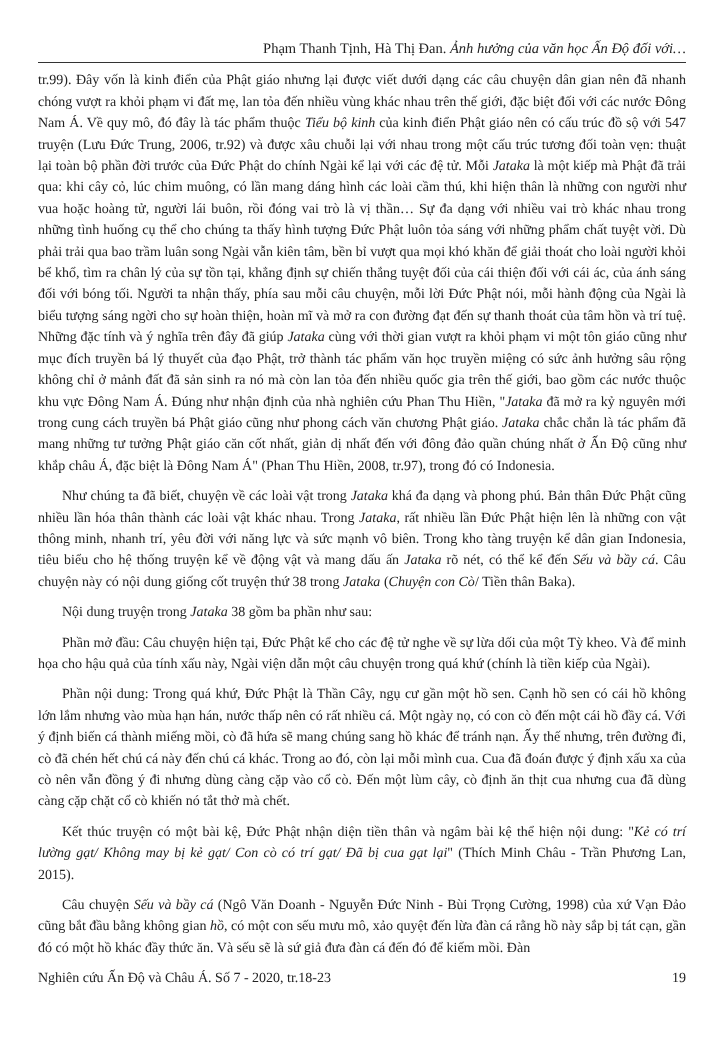Phạm Thanh Tịnh, Hà Thị Đan. Ảnh hưởng của văn học Ấn Độ đối với…
tr.99). Đây vốn là kinh điển của Phật giáo nhưng lại được viết dưới dạng các câu chuyện dân gian nên đã nhanh chóng vượt ra khỏi phạm vi đất mẹ, lan tỏa đến nhiều vùng khác nhau trên thế giới, đặc biệt đối với các nước Đông Nam Á. Về quy mô, đó đây là tác phẩm thuộc Tiểu bộ kinh của kinh điển Phật giáo nên có cấu trúc đồ sộ với 547 truyện (Lưu Đức Trung, 2006, tr.92) và được xâu chuỗi lại với nhau trong một cấu trúc tương đối toàn vẹn: thuật lại toàn bộ phần đời trước của Đức Phật do chính Ngài kể lại với các đệ tử. Mỗi Jataka là một kiếp mà Phật đã trải qua: khi cây cỏ, lúc chim muông, có lần mang dáng hình các loài cầm thú, khi hiện thân là những con người như vua hoặc hoàng tử, người lái buôn, rồi đóng vai trò là vị thần… Sự đa dạng với nhiều vai trò khác nhau trong những tình huống cụ thể cho chúng ta thấy hình tượng Đức Phật luôn tỏa sáng với những phẩm chất tuyệt vời. Dù phải trải qua bao trầm luân song Ngài vẫn kiên tâm, bền bỉ vượt qua mọi khó khăn để giải thoát cho loài người khỏi bể khổ, tìm ra chân lý của sự tồn tại, khẳng định sự chiến thắng tuyệt đối của cái thiện đối với cái ác, của ánh sáng đối với bóng tối. Người ta nhận thấy, phía sau mỗi câu chuyện, mỗi lời Đức Phật nói, mỗi hành động của Ngài là biểu tượng sáng ngời cho sự hoàn thiện, hoàn mĩ và mở ra con đường đạt đến sự thanh thoát của tâm hồn và trí tuệ. Những đặc tính và ý nghĩa trên đây đã giúp Jataka cùng với thời gian vượt ra khỏi phạm vi một tôn giáo cũng như mục đích truyền bá lý thuyết của đạo Phật, trở thành tác phẩm văn học truyền miệng có sức ảnh hưởng sâu rộng không chỉ ở mảnh đất đã sản sinh ra nó mà còn lan tỏa đến nhiều quốc gia trên thế giới, bao gồm các nước thuộc khu vực Đông Nam Á. Đúng như nhận định của nhà nghiên cứu Phan Thu Hiền, "Jataka đã mở ra kỷ nguyên mới trong cung cách truyền bá Phật giáo cũng như phong cách văn chương Phật giáo. Jataka chắc chắn là tác phẩm đã mang những tư tưởng Phật giáo căn cốt nhất, giản dị nhất đến với đông đảo quần chúng nhất ở Ấn Độ cũng như khắp châu Á, đặc biệt là Đông Nam Á" (Phan Thu Hiền, 2008, tr.97), trong đó có Indonesia.
Như chúng ta đã biết, chuyện về các loài vật trong Jataka khá đa dạng và phong phú. Bản thân Đức Phật cũng nhiều lần hóa thân thành các loài vật khác nhau. Trong Jataka, rất nhiều lần Đức Phật hiện lên là những con vật thông minh, nhanh trí, yêu đời với năng lực và sức mạnh vô biên. Trong kho tàng truyện kể dân gian Indonesia, tiêu biểu cho hệ thống truyện kể về động vật và mang dấu ấn Jataka rõ nét, có thể kể đến Sếu và bầy cá. Câu chuyện này có nội dung giống cốt truyện thứ 38 trong Jataka (Chuyện con Cò/ Tiền thân Baka).
Nội dung truyện trong Jataka 38 gồm ba phần như sau:
Phần mở đầu: Câu chuyện hiện tại, Đức Phật kể cho các đệ tử nghe về sự lừa dối của một Tỳ kheo. Và để minh họa cho hậu quả của tính xấu này, Ngài viện dẫn một câu chuyện trong quá khứ (chính là tiền kiếp của Ngài).
Phần nội dung: Trong quá khứ, Đức Phật là Thần Cây, ngụ cư gần một hồ sen. Cạnh hồ sen có cái hồ không lớn lắm nhưng vào mùa hạn hán, nước thấp nên có rất nhiều cá. Một ngày nọ, có con cò đến một cái hồ đầy cá. Với ý định biến cá thành miếng mồi, cò đã hứa sẽ mang chúng sang hồ khác để tránh nạn. Ấy thế nhưng, trên đường đi, cò đã chén hết chú cá này đến chú cá khác. Trong ao đó, còn lại mỗi mình cua. Cua đã đoán được ý định xấu xa của cò nên vẫn đồng ý đi nhưng dùng càng cặp vào cổ cò. Đến một lùm cây, cò định ăn thịt cua nhưng cua đã dùng càng cặp chặt cổ cò khiến nó tắt thở mà chết.
Kết thúc truyện có một bài kệ, Đức Phật nhận diện tiền thân và ngâm bài kệ thể hiện nội dung: "Kẻ có trí lường gạt/ Không may bị kẻ gạt/ Con cò có trí gạt/ Đã bị cua gạt lại" (Thích Minh Châu - Trần Phương Lan, 2015).
Câu chuyện Sếu và bầy cá (Ngô Văn Doanh - Nguyễn Đức Ninh - Bùi Trọng Cường, 1998) của xứ Vạn Đảo cũng bắt đầu bằng không gian hồ, có một con sếu mưu mô, xảo quyệt đến lừa đàn cá rằng hồ này sắp bị tát cạn, gần đó có một hồ khác đầy thức ăn. Và sếu sẽ là sứ giả đưa đàn cá đến đó để kiếm mồi. Đàn
Nghiên cứu Ấn Độ và Châu Á. Số 7 - 2020, tr.18-23 19